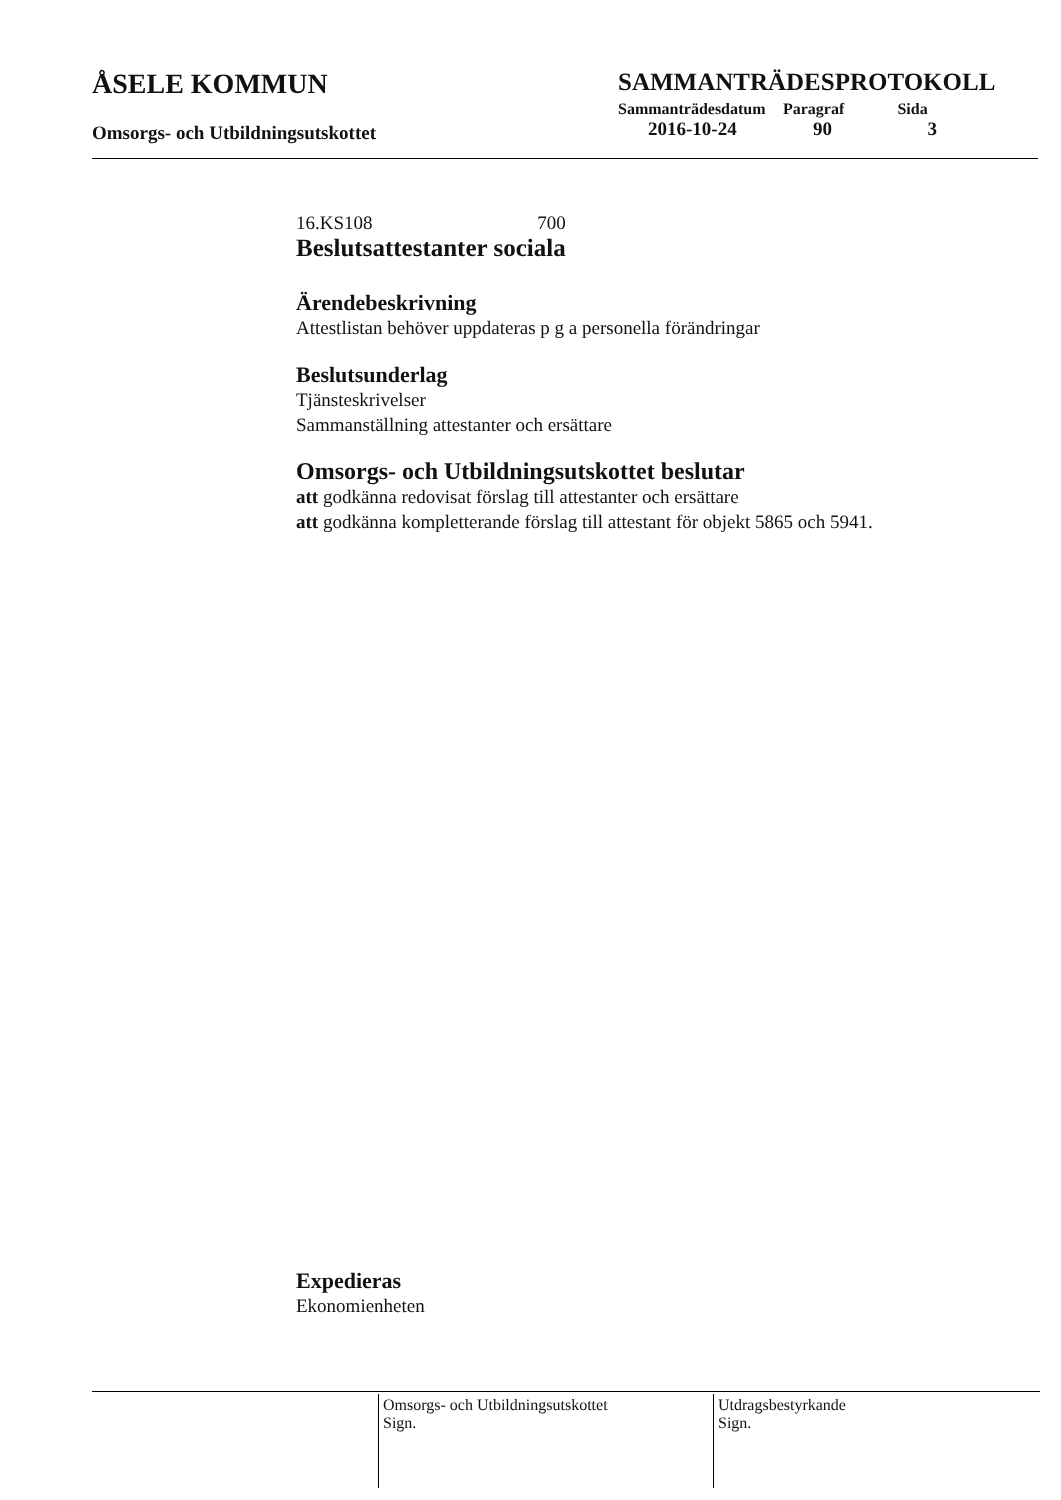ÅSELE KOMMUN
Omsorgs- och Utbildningsutskottet
SAMMANTRÄDESPROTOKOLL
| Sammanträdesdatum | Paragraf | Sida |
| --- | --- | --- |
| 2016-10-24 | 90 | 3 |
16.KS108 700
Beslutsattestanter sociala
Ärendebeskrivning
Attestlistan behöver uppdateras p g a personella förändringar
Beslutsunderlag
Tjänsteskrivelser
Sammanställning attestanter och ersättare
Omsorgs- och Utbildningsutskottet beslutar
att godkänna redovisat förslag till attestanter och ersättare
att godkänna kompletterande förslag till attestant för objekt 5865 och 5941.
Expedieras
Ekonomienheten
Omsorgs- och Utbildningsutskottet
Sign.
Utdragsbestyrkande
Sign.